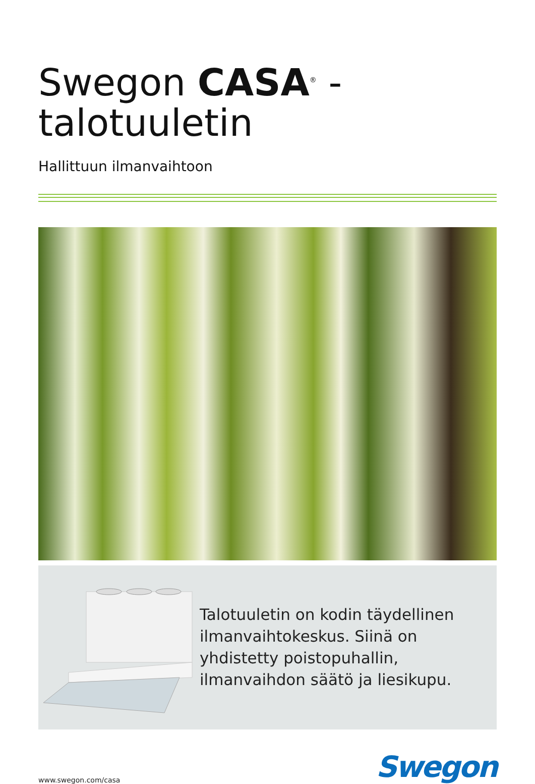Swegon CASA<sup>®</sup> -talotuuletin
Hallittuun ilmanvaihtoon
Talotuuletin on kodin täydellinen ilmanvaihtokeskus. Siinä on yhdistetty poistopuhallin, ilmanvaihdon säätö ja liesikupu.
www.swegon.com/casa
Swegon